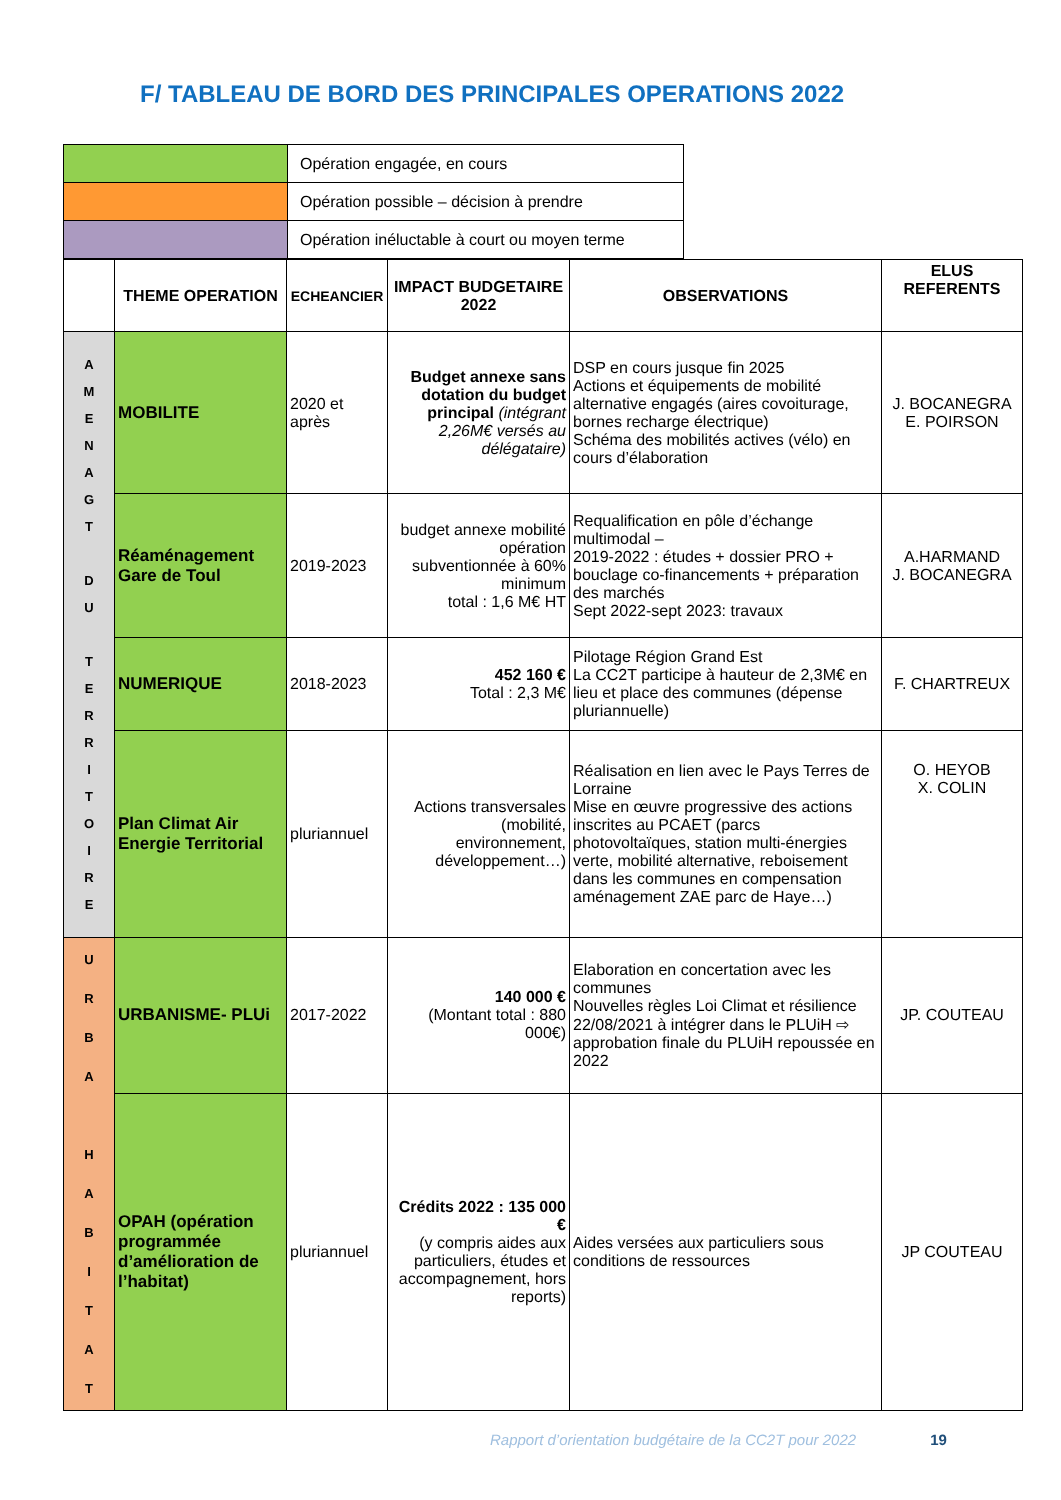F/ TABLEAU DE BORD DES PRINCIPALES OPERATIONS 2022
| | Opération engagée, en cours |
| | Opération possible – décision à prendre |
| | Opération inéluctable à court ou moyen terme |
| | THEME OPERATION | ECHEANCIER | IMPACT BUDGETAIRE 2022 | OBSERVATIONS | ELUS REFERENTS |
| --- | --- | --- | --- | --- | --- |
| A M E N A G T D U T E R R I T O I R E | MOBILITE | 2020 et après | Budget annexe sans dotation du budget principal (intégrant 2,26M€ versés au délégataire) | DSP en cours jusque fin 2025 Actions et équipements de mobilité alternative engagés (aires covoiturage, bornes recharge électrique) Schéma des mobilités actives (vélo) en cours d’élaboration | J. BOCANEGRA E. POIRSON |
| | Réaménagement Gare de Toul | 2019-2023 | budget annexe mobilité opération subventionnée à 60% minimum total : 1,6 M€ HT | Requalification en pôle d’échange multimodal – 2019-2022 : études + dossier PRO + bouclage co-financements + préparation des marchés Sept 2022-sept 2023: travaux | A.HARMAND J. BOCANEGRA |
| | NUMERIQUE | 2018-2023 | 452 160 € Total : 2,3 M€ | Pilotage Région Grand Est La CC2T participe à hauteur de 2,3M€ en lieu et place des communes (dépense pluriannuelle) | F. CHARTREUX |
| | Plan Climat Air Energie Territorial | pluriannuel | Actions transversales (mobilité, environnement, développement…) | Réalisation en lien avec le Pays Terres de Lorraine Mise en œuvre progressive des actions inscrites au PCAET (parcs photovoltaïques, station multi-énergies verte, mobilité alternative, reboisement dans les communes en compensation aménagement ZAE parc de Haye…) | O. HEYOB X. COLIN |
| U R B A H A B I T A T | URBANISME- PLUi | 2017-2022 | 140 000 € (Montant total : 880 000€) | Elaboration en concertation avec les communes Nouvelles règles Loi Climat et résilience 22/08/2021 à intégrer dans le PLUiH ⇨ approbation finale du PLUiH repoussée en 2022 | JP. COUTEAU |
| | OPAH (opération programmée d’amélioration de l’habitat) | pluriannuel | Crédits 2022 : 135 000 € (y compris aides aux particuliers, études et accompagnement, hors reports) | Aides versées aux particuliers sous conditions de ressources | JP COUTEAU |
Rapport d’orientation budgétaire de la CC2T pour 2022 19